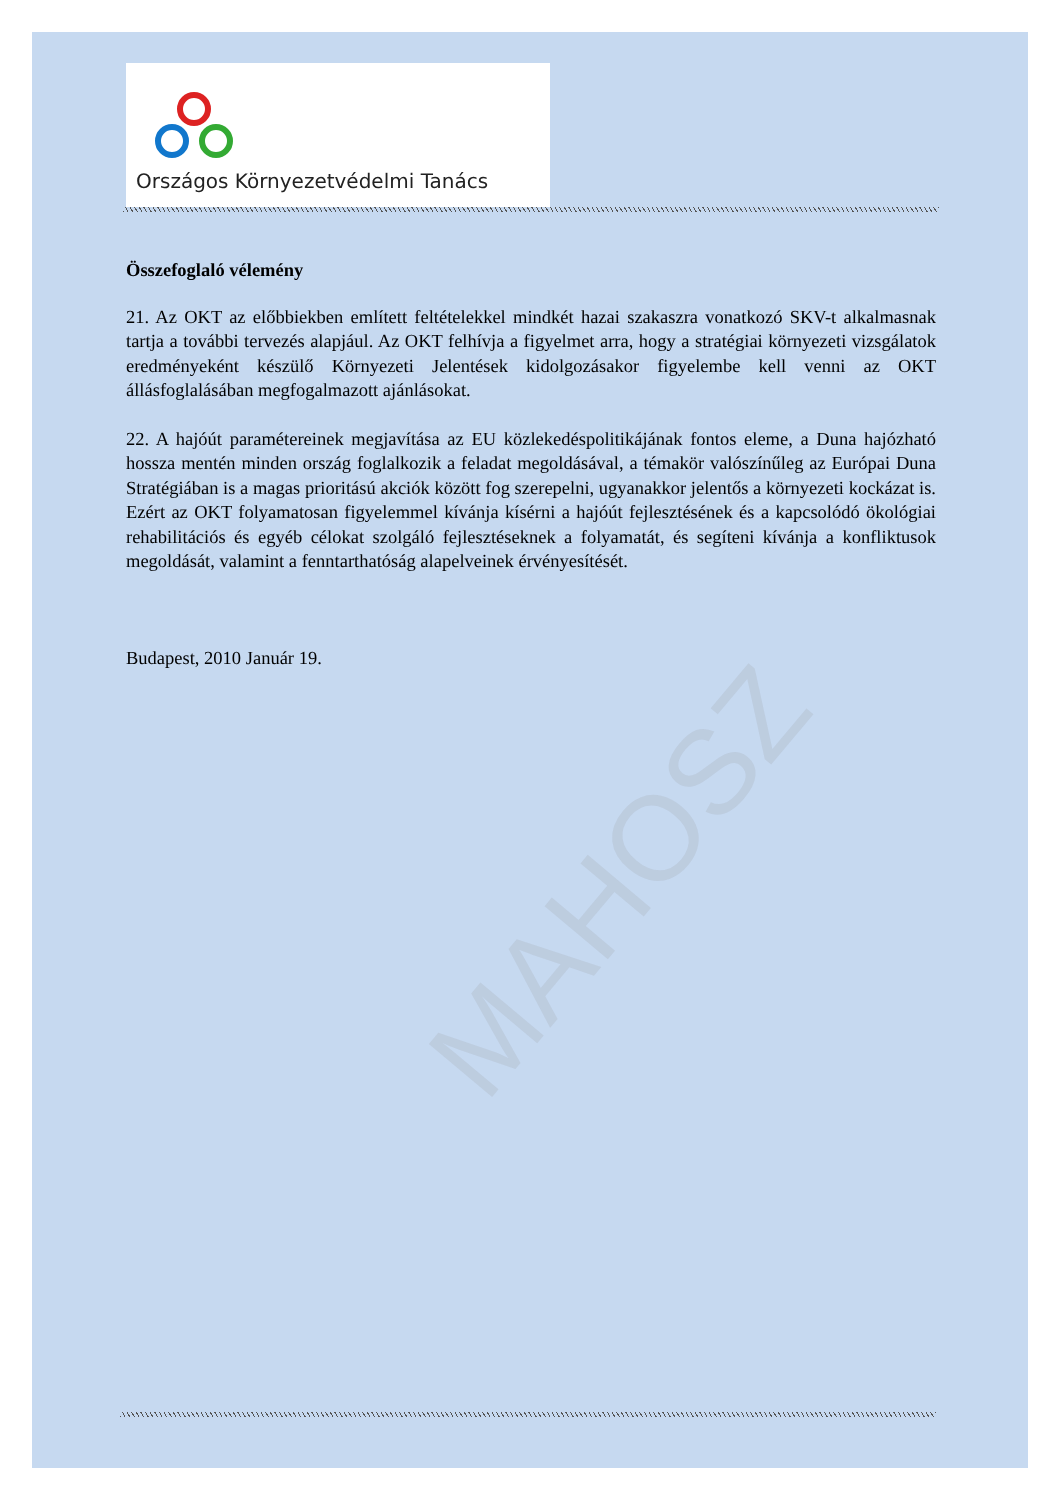MAHOSZ
Országos Környezetvédelmi Tanács
Összefoglaló vélemény
21. Az OKT az előbbiekben említett feltételekkel mindkét hazai szakaszra vonatkozó SKV-t alkalmasnak tartja a további tervezés alapjául. Az OKT felhívja a figyelmet arra, hogy a stratégiai környezeti vizsgálatok eredményeként készülő Környezeti Jelentések kidolgozásakor figyelembe kell venni az OKT állásfoglalásában megfogalmazott ajánlásokat.
22. A hajóút paramétereinek megjavítása az EU közlekedéspolitikájának fontos eleme, a Duna hajózható hossza mentén minden ország foglalkozik a feladat megoldásával, a témakör valószínűleg az Európai Duna Stratégiában is a magas prioritású akciók között fog szerepelni, ugyanakkor jelentős a környezeti kockázat is. Ezért az OKT folyamatosan figyelemmel kívánja kísérni a hajóút fejlesztésének és a kapcsolódó ökológiai rehabilitációs és egyéb célokat szolgáló fejlesztéseknek a folyamatát, és segíteni kívánja a konfliktusok megoldását, valamint a fenntarthatóság alapelveinek érvényesítését.
Budapest, 2010 Január 19.